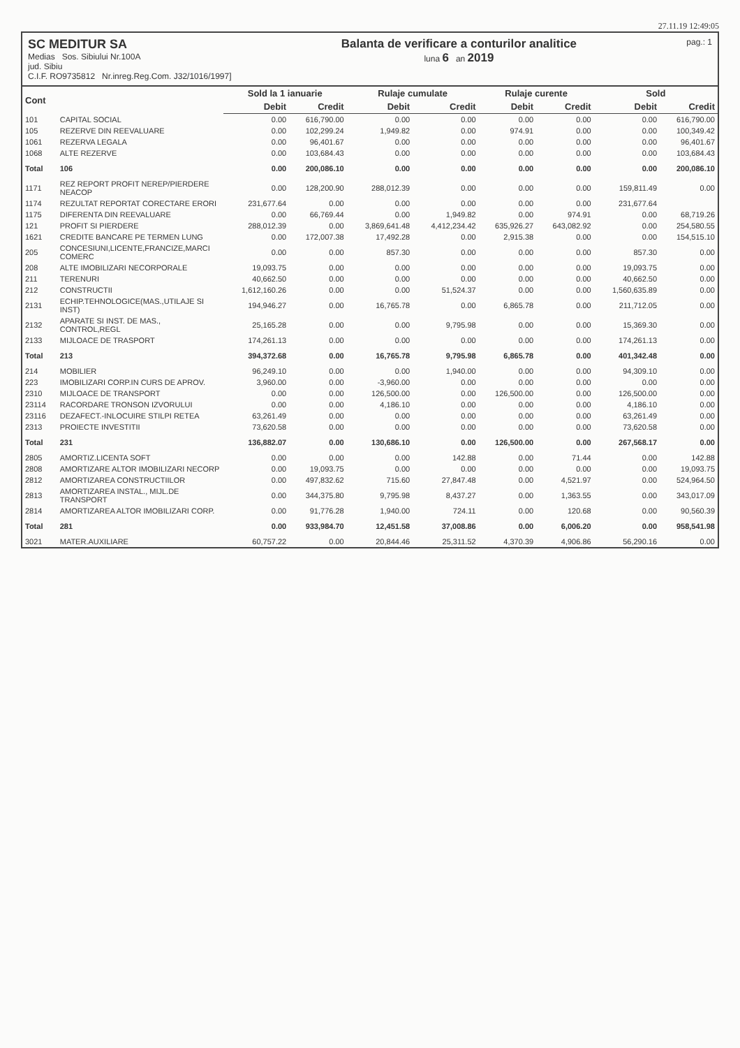27.11.19 12:49:05
SC MEDITUR SA
Medias Sos. Sibiului Nr.100A
jud. Sibiu
C.I.F. RO9735812 Nr.inreg.Reg.Com. J32/1016/1997]
Balanta de verificare a conturilor analitice
luna 6 an 2019
pag.: 1
| Cont | | Sold la 1 ianuarie | | Rulaje cumulate | | Rulaje curente | | Sold | |
| --- | --- | --- | --- | --- | --- | --- | --- | --- | --- |
| | | Debit | Credit | Debit | Credit | Debit | Credit | Debit | Credit |
| 101 | CAPITAL SOCIAL | 0.00 | 616,790.00 | 0.00 | 0.00 | 0.00 | 0.00 | 0.00 | 616,790.00 |
| 105 | REZERVE DIN REEVALUARE | 0.00 | 102,299.24 | 1,949.82 | 0.00 | 974.91 | 0.00 | 0.00 | 100,349.42 |
| 1061 | REZERVA LEGALA | 0.00 | 96,401.67 | 0.00 | 0.00 | 0.00 | 0.00 | 0.00 | 96,401.67 |
| 1068 | ALTE REZERVE | 0.00 | 103,684.43 | 0.00 | 0.00 | 0.00 | 0.00 | 0.00 | 103,684.43 |
| Total | 106 | 0.00 | 200,086.10 | 0.00 | 0.00 | 0.00 | 0.00 | 0.00 | 200,086.10 |
| 1171 | REZ REPORT PROFIT NEREP/PIERDERE NEACOP | 0.00 | 128,200.90 | 288,012.39 | 0.00 | 0.00 | 0.00 | 159,811.49 | 0.00 |
| 1174 | REZULTAT REPORTAT CORECTARE ERORI | 231,677.64 | 0.00 | 0.00 | 0.00 | 0.00 | 0.00 | 231,677.64 | |
| 1175 | DIFERENTA DIN REEVALUARE | 0.00 | 66,769.44 | 0.00 | 1,949.82 | 0.00 | 974.91 | 0.00 | 68,719.26 |
| 121 | PROFIT SI PIERDERE | 288,012.39 | 0.00 | 3,869,641.48 | 4,412,234.42 | 635,926.27 | 643,082.92 | 0.00 | 254,580.55 |
| 1621 | CREDITE BANCARE PE TERMEN LUNG | 0.00 | 172,007.38 | 17,492.28 | 0.00 | 2,915.38 | 0.00 | 0.00 | 154,515.10 |
| 205 | CONCESIUNI,LICENTE,FRANCIZE,MARCI COMERC | 0.00 | 0.00 | 857.30 | 0.00 | 0.00 | 0.00 | 857.30 | 0.00 |
| 208 | ALTE IMOBILIZARI NECORPORALE | 19,093.75 | 0.00 | 0.00 | 0.00 | 0.00 | 0.00 | 19,093.75 | 0.00 |
| 211 | TERENURI | 40,662.50 | 0.00 | 0.00 | 0.00 | 0.00 | 0.00 | 40,662.50 | 0.00 |
| 212 | CONSTRUCTII | 1,612,160.26 | 0.00 | 0.00 | 51,524.37 | 0.00 | 0.00 | 1,560,635.89 | 0.00 |
| 2131 | ECHIP.TEHNOLOGICE(MAS.,UTILAJE SI INST) | 194,946.27 | 0.00 | 16,765.78 | 0.00 | 6,865.78 | 0.00 | 211,712.05 | 0.00 |
| 2132 | APARATE SI INST. DE MAS., CONTROL,REGL | 25,165.28 | 0.00 | 0.00 | 9,795.98 | 0.00 | 0.00 | 15,369.30 | 0.00 |
| 2133 | MIJLOACE DE TRASPORT | 174,261.13 | 0.00 | 0.00 | 0.00 | 0.00 | 0.00 | 174,261.13 | 0.00 |
| Total | 213 | 394,372.68 | 0.00 | 16,765.78 | 9,795.98 | 6,865.78 | 0.00 | 401,342.48 | 0.00 |
| 214 | MOBILIER | 96,249.10 | 0.00 | 0.00 | 1,940.00 | 0.00 | 0.00 | 94,309.10 | 0.00 |
| 223 | IMOBILIZARI CORP.IN CURS DE APROV. | 3,960.00 | 0.00 | -3,960.00 | 0.00 | 0.00 | 0.00 | 0.00 | 0.00 |
| 2310 | MIJLOACE DE TRANSPORT | 0.00 | 0.00 | 126,500.00 | 0.00 | 126,500.00 | 0.00 | 126,500.00 | 0.00 |
| 23114 | RACORDARE TRONSON IZVORULUI | 0.00 | 0.00 | 4,186.10 | 0.00 | 0.00 | 0.00 | 4,186.10 | 0.00 |
| 23116 | DEZAFECT.-INLOCUIRE STILPI RETEA | 63,261.49 | 0.00 | 0.00 | 0.00 | 0.00 | 0.00 | 63,261.49 | 0.00 |
| 2313 | PROIECTE INVESTITII | 73,620.58 | 0.00 | 0.00 | 0.00 | 0.00 | 0.00 | 73,620.58 | 0.00 |
| Total | 231 | 136,882.07 | 0.00 | 130,686.10 | 0.00 | 126,500.00 | 0.00 | 267,568.17 | 0.00 |
| 2805 | AMORTIZ.LICENTA SOFT | 0.00 | 0.00 | 0.00 | 142.88 | 0.00 | 71.44 | 0.00 | 142.88 |
| 2808 | AMORTIZARE ALTOR IMOBILIZARI NECORP | 0.00 | 19,093.75 | 0.00 | 0.00 | 0.00 | 0.00 | 0.00 | 19,093.75 |
| 2812 | AMORTIZAREA CONSTRUCTIILOR | 0.00 | 497,832.62 | 715.60 | 27,847.48 | 0.00 | 4,521.97 | 0.00 | 524,964.50 |
| 2813 | AMORTIZAREA INSTAL., MIJL.DE TRANSPORT | 0.00 | 344,375.80 | 9,795.98 | 8,437.27 | 0.00 | 1,363.55 | 0.00 | 343,017.09 |
| 2814 | AMORTIZAREA ALTOR IMOBILIZARI CORP. | 0.00 | 91,776.28 | 1,940.00 | 724.11 | 0.00 | 120.68 | 0.00 | 90,560.39 |
| Total | 281 | 0.00 | 933,984.70 | 12,451.58 | 37,008.86 | 0.00 | 6,006.20 | 0.00 | 958,541.98 |
| 3021 | MATER.AUXILIARE | 60,757.22 | 0.00 | 20,844.46 | 25,311.52 | 4,370.39 | 4,906.86 | 56,290.16 | 0.00 |